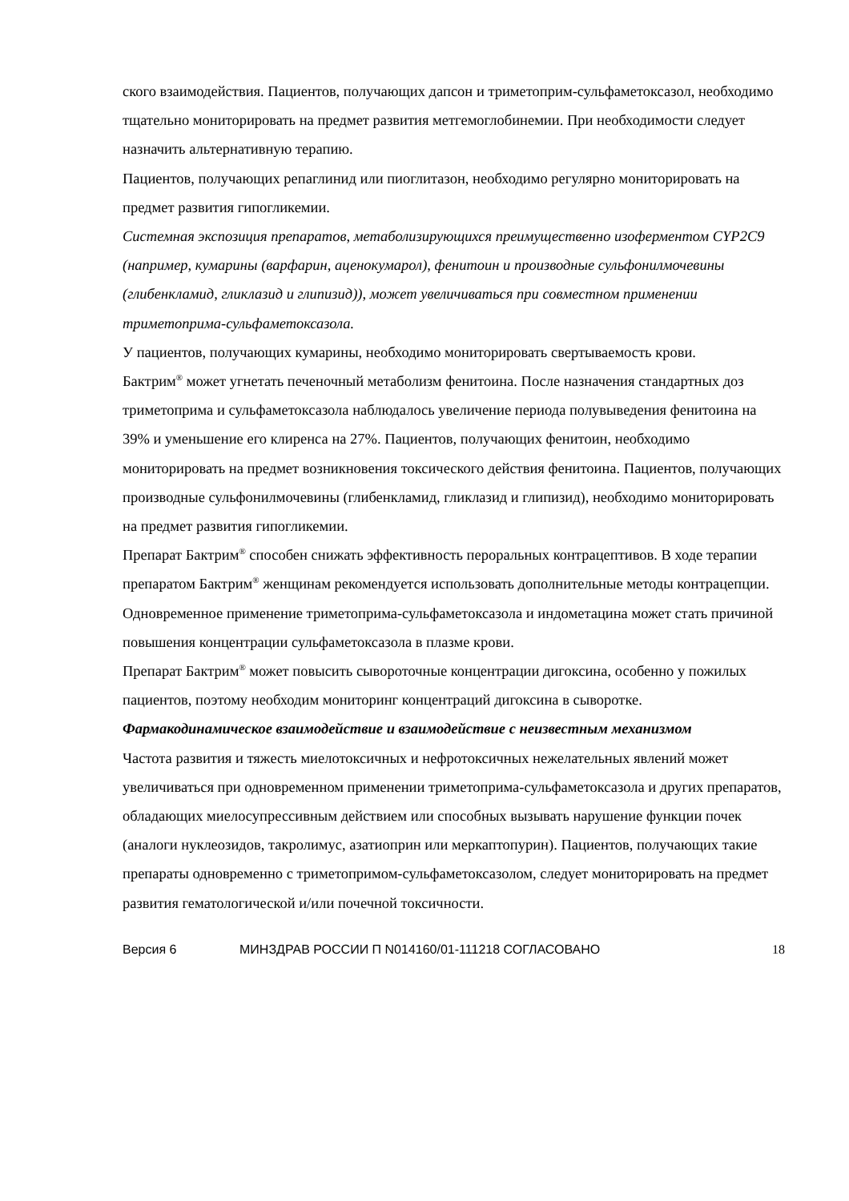ского взаимодействия. Пациентов, получающих дапсон и триметоприм-сульфаметоксазол, необходимо тщательно мониторировать на предмет развития метгемоглобинемии. При необходимости следует назначить альтернативную терапию.
Пациентов, получающих репаглинид или пиоглитазон, необходимо регулярно мониторировать на предмет развития гипогликемии.
Системная экспозиция препаратов, метаболизирующихся преимущественно изоферментом CYP2C9 (например, кумарины (варфарин, аценокумарол), фенитоин и производные сульфонилмочевины (глибенкламид, гликлазид и глипизид)), может увеличиваться при совместном применении триметоприма-сульфаметоксазола.
У пациентов, получающих кумарины, необходимо мониторировать свертываемость крови.
Бактрим<sup>®</sup> может угнетать печеночный метаболизм фенитоина. После назначения стандартных доз триметоприма и сульфаметоксазола наблюдалось увеличение периода полувыведения фенитоина на 39% и уменьшение его клиренса на 27%. Пациентов, получающих фенитоин, необходимо мониторировать на предмет возникновения токсического действия фенитоина. Пациентов, получающих производные сульфонилмочевины (глибенкламид, гликлазид и глипизид), необходимо мониторировать на предмет развития гипогликемии.
Препарат Бактрим<sup>®</sup> способен снижать эффективность пероральных контрацептивов. В ходе терапии препаратом Бактрим<sup>®</sup> женщинам рекомендуется использовать дополнительные методы контрацепции.
Одновременное применение триметоприма-сульфаметоксазола и индометацина может стать причиной повышения концентрации сульфаметоксазола в плазме крови.
Препарат Бактрим<sup>®</sup> может повысить сывороточные концентрации дигоксина, особенно у пожилых пациентов, поэтому необходим мониторинг концентраций дигоксина в сыворотке.
Фармакодинамическое взаимодействие и взаимодействие с неизвестным механизмом
Частота развития и тяжесть миелотоксичных и нефротоксичных нежелательных явлений может увеличиваться при одновременном применении триметоприма-сульфаметоксазола и других препаратов, обладающих миелосупрессивным действием или способных вызывать нарушение функции почек (аналоги нуклеозидов, такролимус, азатиоприн или меркаптопурин). Пациентов, получающих такие препараты одновременно с триметопримом-сульфаметоксазолом, следует мониторировать на предмет развития гематологической и/или почечной токсичности.
Версия 6 МИНЗДРАВ РОССИИ П N014160/01-111218 СОГЛАСОВАНО 18